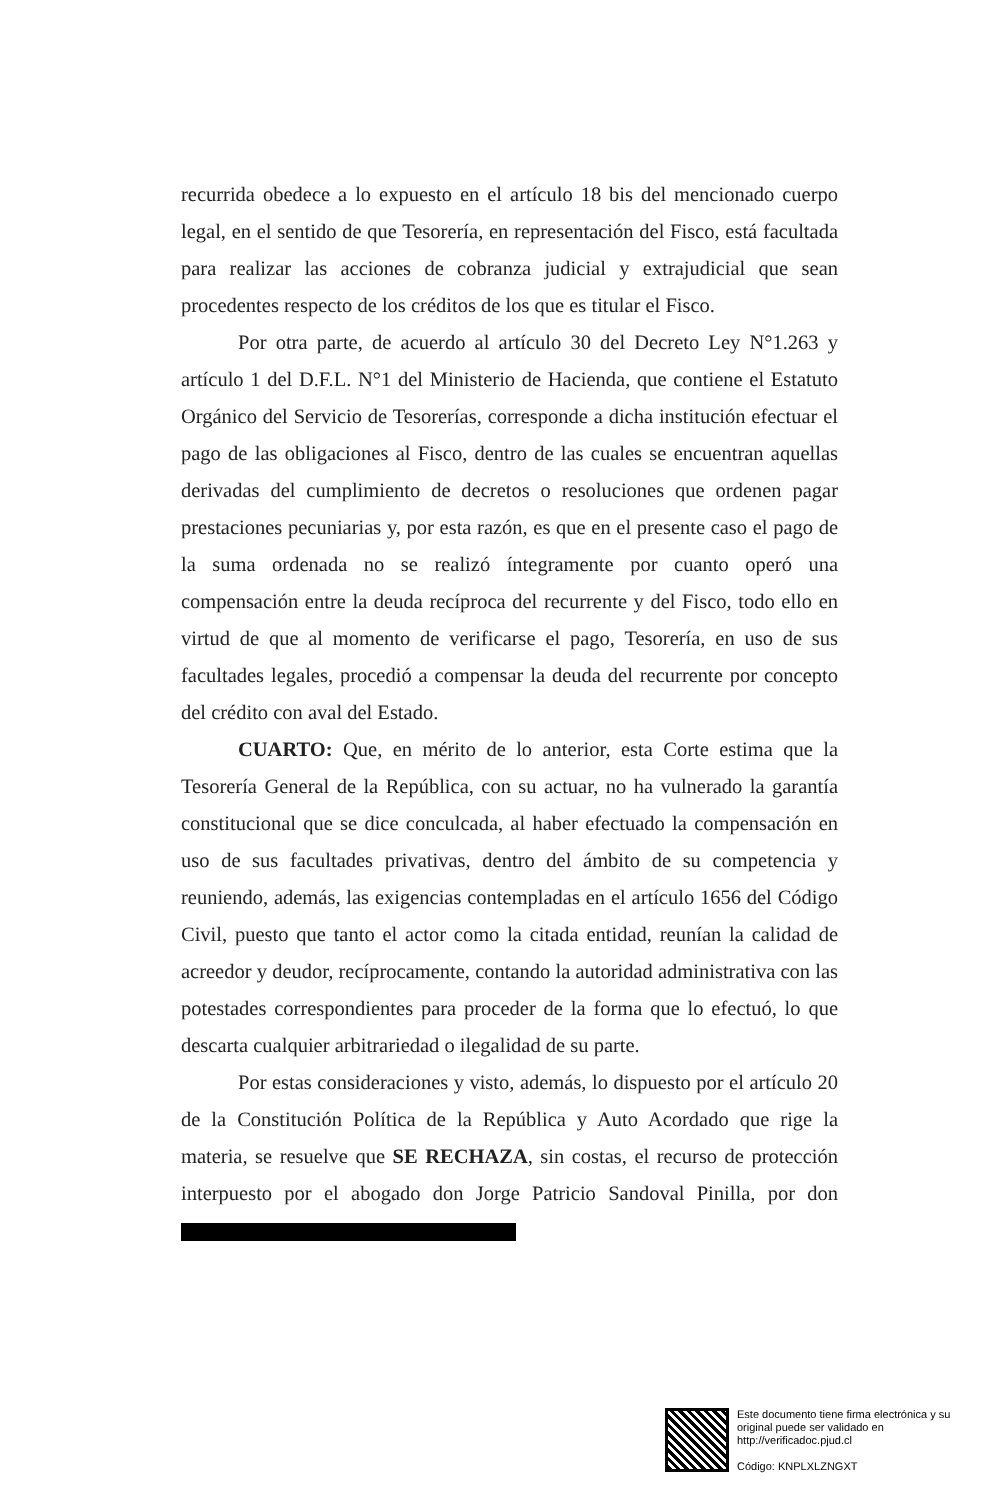recurrida obedece a lo expuesto en el artículo 18 bis del mencionado cuerpo legal, en el sentido de que Tesorería, en representación del Fisco, está facultada para realizar las acciones de cobranza judicial y extrajudicial que sean procedentes respecto de los créditos de los que es titular el Fisco.
Por otra parte, de acuerdo al artículo 30 del Decreto Ley N°1.263 y artículo 1 del D.F.L. N°1 del Ministerio de Hacienda, que contiene el Estatuto Orgánico del Servicio de Tesorerías, corresponde a dicha institución efectuar el pago de las obligaciones al Fisco, dentro de las cuales se encuentran aquellas derivadas del cumplimiento de decretos o resoluciones que ordenen pagar prestaciones pecuniarias y, por esta razón, es que en el presente caso el pago de la suma ordenada no se realizó íntegramente por cuanto operó una compensación entre la deuda recíproca del recurrente y del Fisco, todo ello en virtud de que al momento de verificarse el pago, Tesorería, en uso de sus facultades legales, procedió a compensar la deuda del recurrente por concepto del crédito con aval del Estado.
CUARTO: Que, en mérito de lo anterior, esta Corte estima que la Tesorería General de la República, con su actuar, no ha vulnerado la garantía constitucional que se dice conculcada, al haber efectuado la compensación en uso de sus facultades privativas, dentro del ámbito de su competencia y reuniendo, además, las exigencias contempladas en el artículo 1656 del Código Civil, puesto que tanto el actor como la citada entidad, reunían la calidad de acreedor y deudor, recíprocamente, contando la autoridad administrativa con las potestades correspondientes para proceder de la forma que lo efectuó, lo que descarta cualquier arbitrariedad o ilegalidad de su parte.
Por estas consideraciones y visto, además, lo dispuesto por el artículo 20 de la Constitución Política de la República y Auto Acordado que rige la materia, se resuelve que SE RECHAZA, sin costas, el recurso de protección interpuesto por el abogado don Jorge Patricio Sandoval Pinilla, por don
Este documento tiene firma electrónica y su original puede ser validado en http://verificadoc.pjud.cl
Código: KNPLXLZNGXT